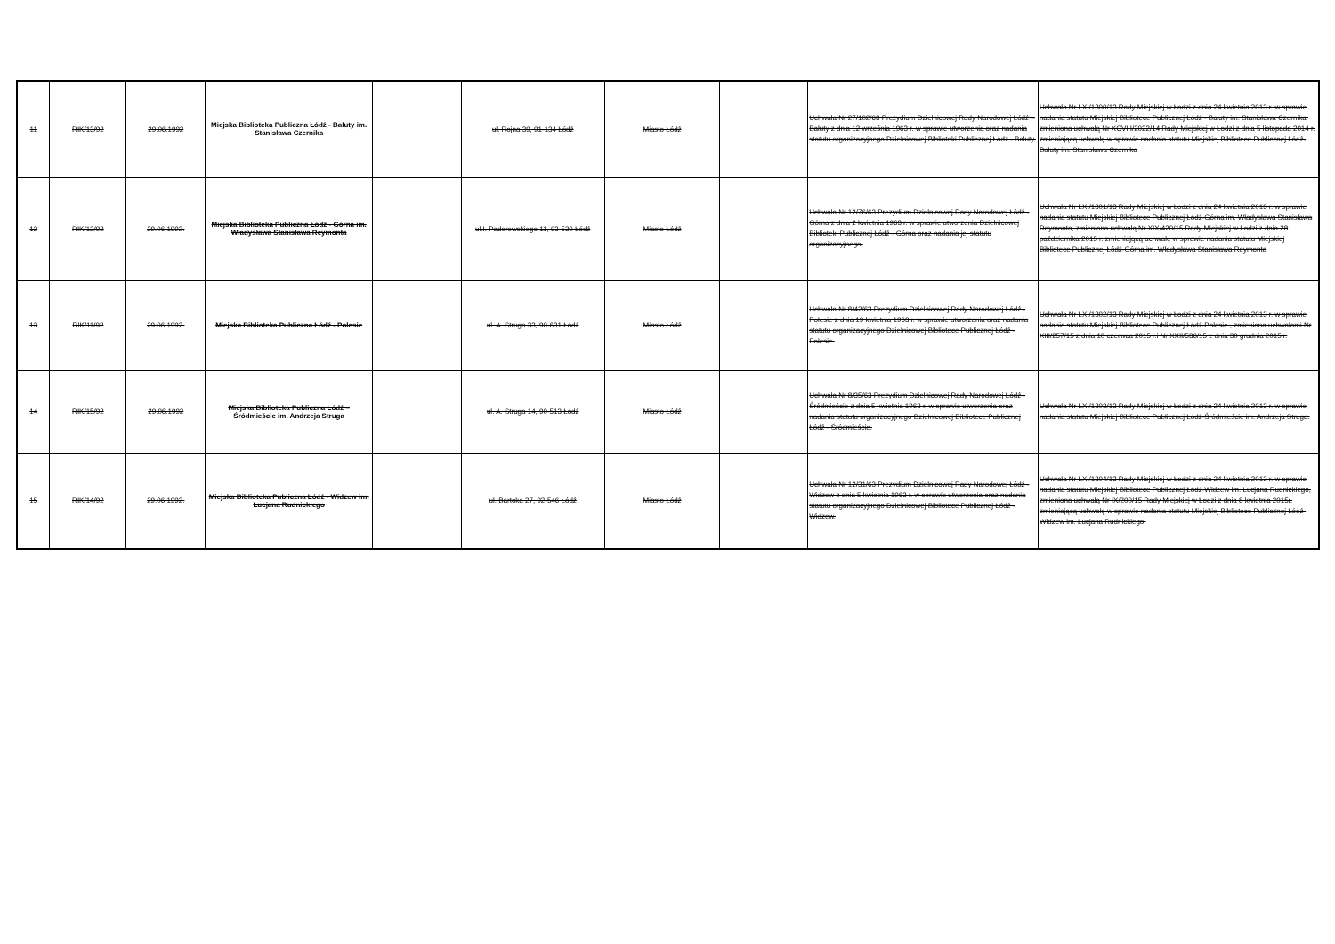| 11 | RIK/13/92 | 29.06.1992 | Miejska Biblioteka Publiczna Łódź - Bałuty im. Stanisława Czernika | | ul. Rojna 39, 91-134 Łódź | Miasto Łódź | | Uchwała Nr 27/102/63 Prezydium Dzielnicowej Rady Narodowej Łódź – Bałuty z dnia 12 września 1963 r. w sprawie utworzenia oraz nadania statutu organizacyjnego Dzielnicowej Biblioteki Publicznej Łódź - Bałuty. | Uchwała Nr LXI/1300/13 Rady Miejskiej w Łodzi z dnia 24 kwietnia 2013 r. w sprawie nadania statutu Miejskiej Bibliotece Publicznej Łódź - Bałuty im. Stanisława Czernika, zmieniona uchwałą Nr XCVIII/2022/14 Rady Miejskiej w Łodzi z dnia 5 listopada 2014 r. zmieniającą uchwałę w sprawie nadania statutu Miejskiej Bibliotece Publicznej Łódź-Bałuty im. Stanisława Czernika |
| 12 | RIK/12/92 | 29.06.1992. | Miejska Biblioteka Publiczna Łódź - Górna im. Władysława Stanisława Reymonta | | ul.I. Paderewskiego 11, 93-530 Łódź | Miasto Łódź | | Uchwała Nr 12/76/63 Prezydium Dzielnicowej Rady Narodowej Łódź - Górna z dnia 2 kwietnia 1963 r. w sprawie utworzenia Dzielnicowej Biblioteki Publicznej Łódź - Górna oraz nadania jej statutu organizacyjnego. | Uchwała Nr LXI/1301/13 Rady Miejskiej w Łodzi z dnia 24 kwietnia 2013 r. w sprawie nadania statutu Miejskiej Bibliotece Publicznej Łódź-Górna im. Władysława Stanisława Reymonta, zmieniona uchwałą Nr XIX/420/15 Rady Miejskiej w Łodzi z dnia 28 października 2015 r. zmieniającą uchwałę w sprawie nadania statutu Miejskiej Bibliotece Publicznej Łódź-Górna im. Władysława Stanisława Reymonta |
| 13 | RIK/11/92 | 29.06.1992. | Miejska Biblioteka Publiczna Łódź - Polesie | | ul. A. Struga 33, 90-631 Łódź | Miasto Łódź | | Uchwała Nr 8/42/63 Prezydium Dzielnicowej Rady Narodowej Łódź - Polesie z dnia 19 kwietnia 1963 r. w sprawie utworzenia oraz nadania statutu organizacyjnego Dzielnicowej Bibliotece Publicznej Łódź - Polesie. | Uchwała Nr LXI/1302/13 Rady Miejskiej w Łodzi z dnia 24 kwietnia 2013 r. w sprawie nadania statutu Miejskiej Bibliotece Publicznej Łódź-Polesie , zmieniona uchwałami Nr XIII/257/15 z dnia 10 czerwca 2015 r.i Nr XXII/536/15 z dnia 30 grudnia 2015 r. |
| 14 | RIK/15/92 | 29.06.1992 | Miejska Biblioteka Publiczna Łódź – Śródmieście im. Andrzeja Struga | | ul. A. Struga 14, 90-513 Łódź | Miasto Łódź | | Uchwała Nr 8/35/63 Prezydium Dzielnicowej Rady Narodowej Łódź - Śródmieście z dnia 5 kwietnia 1963 r. w sprawie utworzenia oraz nadania statutu organizacyjnego Dzielnicowej Bibliotece Publicznej Łódź - Śródmieście. | Uchwała Nr LXI/1303/13 Rady Miejskiej w Łodzi z dnia 24 kwietnia 2013 r. w sprawie nadania statutu Miejskiej Bibliotece Publicznej Łódź-Śródmieście im. Andrzeja Struga. |
| 15 | RIK/14/92 | 29.06.1992. | Miejska Biblioteka Publiczna Łódź - Widzew im. Lucjana Rudnickiego | | ul. Bartoka 27, 92-546 Łódź | Miasto Łódź | | Uchwała Nr 12/31/63 Prezydium Dzielnicowej Rady Narodowej Łódź - Widzew z dnia 5 kwietnia 1963 r. w sprawie utworzenia oraz nadania statutu organizacyjnego Dzielnicowej Bibliotece Publicznej Łódź - Widzew. | Uchwała Nr LXI/1304/13 Rady Miejskiej w Łodzi z dnia 24 kwietnia 2013 r. w sprawie nadania statutu Miejskiej Bibliotece Publicznej Łódź-Widzew im. Lucjana Rudnickiego, zmieniona uchwałą Nr IX/200/15 Rady Miejskiej w Łodzi z dnia 8 kwietnia 2015r. zmieniającą uchwałę w sprawie nadania statutu Miejskiej Bibliotece Publicznej Łódź-Widzew im. Lucjana Rudnickiego. |